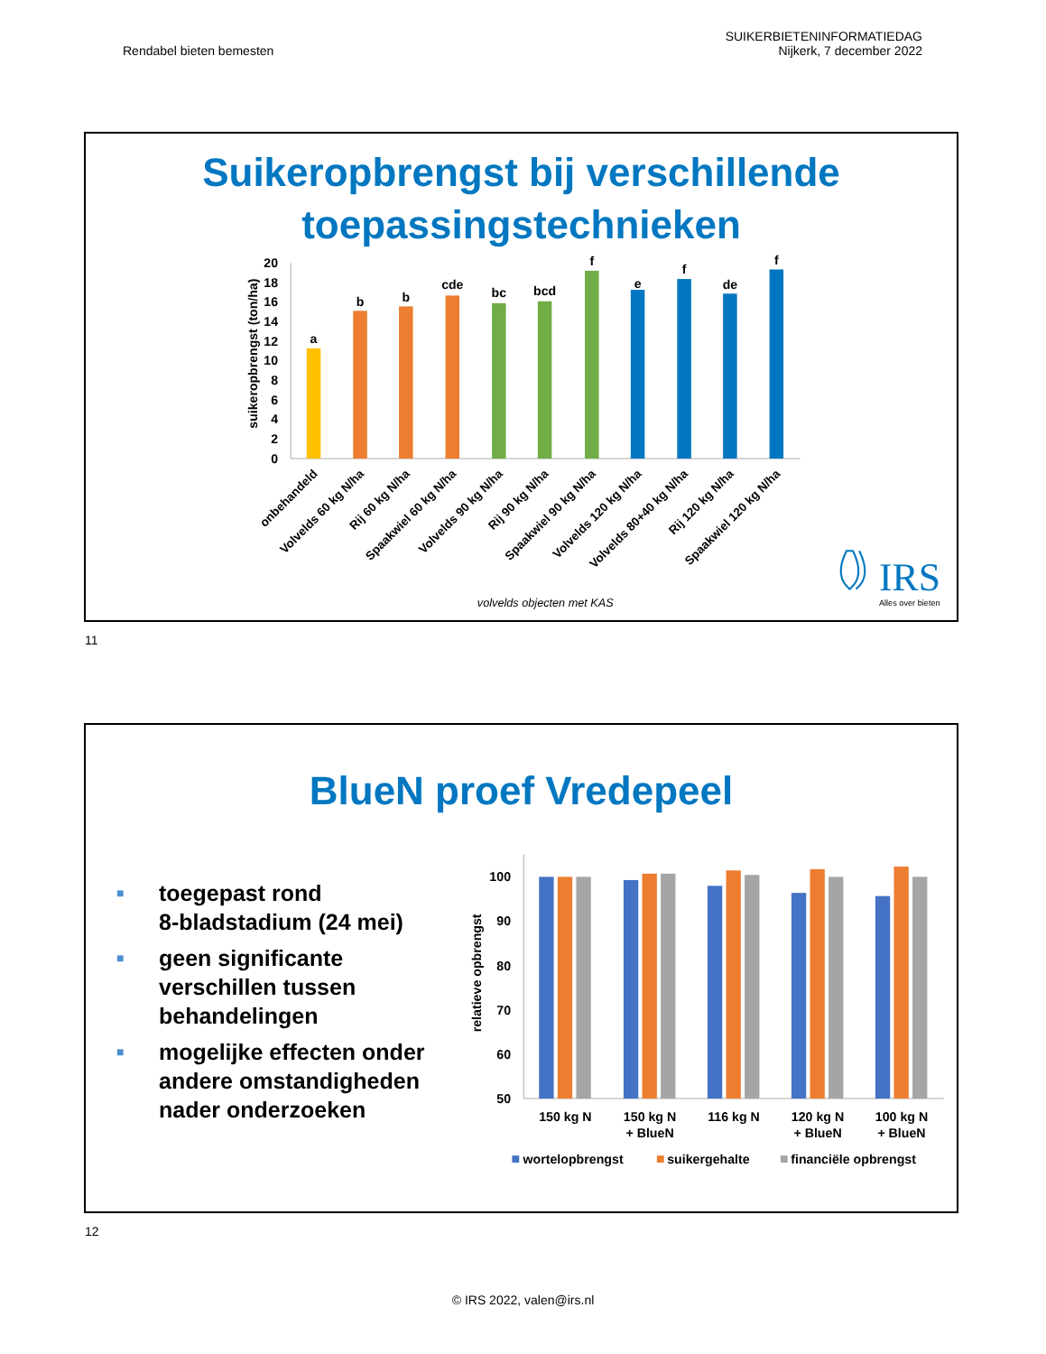Rendabel bieten bemesten
SUIKERBIETENINFORMATIEDAG
Nijkerk, 7 december 2022
Suikeropbrengst bij verschillende
toepassingstechnieken
suikeropbrengst (ton/ha)
0
2
4
6
8
10
12
14
16
18
20
a
b
b
cde
bc
bcd
f
e
f
de
f
onbehandeld
Volvelds 60 kg N/ha
Rij 60 kg N/ha
Spaakwiel 60 kg N/ha
Volvelds 90 kg N/ha
Rij 90 kg N/ha
Spaakwiel 90 kg N/ha
Volvelds 120 kg N/ha
Volvelds 80+40 kg N/ha
Rij 120 kg N/ha
Spaakwiel 120 kg N/ha
volvelds objecten met KAS
IRS
Alles over bieten
11
BlueN proef Vredepeel
■ toegepast rond
8-bladstadium (24 mei)
■ geen significante
verschillen tussen
behandelingen
■ mogelijke effecten onder
andere omstandigheden
nader onderzoeken
relatieve opbrengst
50
60
70
80
90
100
150 kg N
150 kg N
+ BlueN
116 kg N
120 kg N
+ BlueN
100 kg N
+ BlueN
wortelopbrengst
suikergehalte
financiële opbrengst
12
© IRS 2022, valen@irs.nl